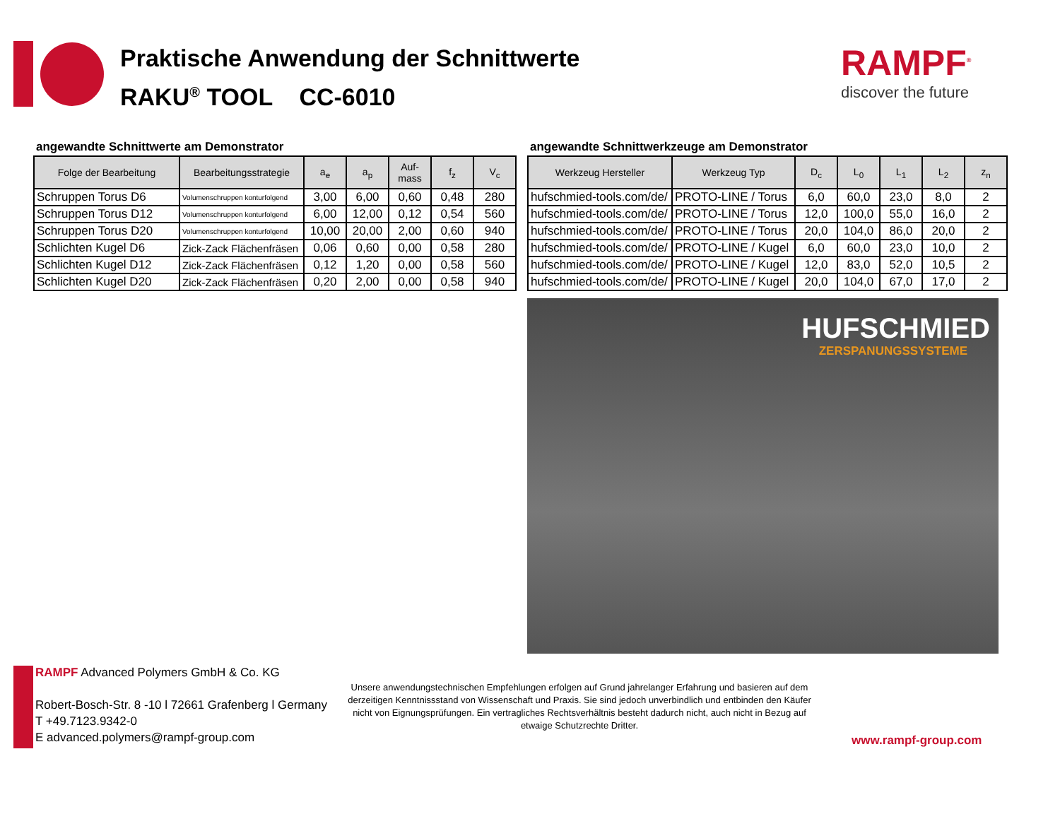Praktische Anwendung der Schnittwerte
RAKU<sup>®</sup> TOOL CC-6010
RAMPF<sup>®</sup>
discover the future
angewandte Schnittwerte am Demonstrator
| Folge der Bearbeitung | Bearbeitungsstrategie | a<sub>e</sub> | a<sub>p</sub> | Auf- mass | f<sub>z</sub> | V<sub>c</sub> |
| --- | --- | --- | --- | --- | --- | --- |
| Schruppen Torus D6 | Volumenschruppen konturfolgend | 3,00 | 6,00 | 0,60 | 0,48 | 280 |
| Schruppen Torus D12 | Volumenschruppen konturfolgend | 6,00 | 12,00 | 0,12 | 0,54 | 560 |
| Schruppen Torus D20 | Volumenschruppen konturfolgend | 10,00 | 20,00 | 2,00 | 0,60 | 940 |
| Schlichten Kugel D6 | Zick-Zack Flächenfräsen | 0,06 | 0,60 | 0,00 | 0,58 | 280 |
| Schlichten Kugel D12 | Zick-Zack Flächenfräsen | 0,12 | 1,20 | 0,00 | 0,58 | 560 |
| Schlichten Kugel D20 | Zick-Zack Flächenfräsen | 0,20 | 2,00 | 0,00 | 0,58 | 940 |
angewandte Schnittwerkzeuge am Demonstrator
| Werkzeug Hersteller | Werkzeug Typ | D<sub>c</sub> | L<sub>0</sub> | L<sub>1</sub> | L<sub>2</sub> | z<sub>n</sub> |
| --- | --- | --- | --- | --- | --- | --- |
| hufschmied-tools.com/de/ | PROTO-LINE / Torus | 6,0 | 60,0 | 23,0 | 8,0 | 2 |
| hufschmied-tools.com/de/ | PROTO-LINE / Torus | 12,0 | 100,0 | 55,0 | 16,0 | 2 |
| hufschmied-tools.com/de/ | PROTO-LINE / Torus | 20,0 | 104,0 | 86,0 | 20,0 | 2 |
| hufschmied-tools.com/de/ | PROTO-LINE / Kugel | 6,0 | 60,0 | 23,0 | 10,0 | 2 |
| hufschmied-tools.com/de/ | PROTO-LINE / Kugel | 12,0 | 83,0 | 52,0 | 10,5 | 2 |
| hufschmied-tools.com/de/ | PROTO-LINE / Kugel | 20,0 | 104,0 | 67,0 | 17,0 | 2 |
HUFSCHMIED
ZERSPANUNGSSYSTEME
RAMPF Advanced Polymers GmbH & Co. KG
Robert-Bosch-Str. 8 -10 l 72661 Grafenberg l Germany
T +49.7123.9342-0
E advanced.polymers@rampf-group.com
Unsere anwendungstechnischen Empfehlungen erfolgen auf Grund jahrelanger Erfahrung und basieren auf dem derzeitigen Kenntnissstand von Wissenschaft und Praxis. Sie sind jedoch unverbindlich und entbinden den Käufer nicht von Eignungsprüfungen. Ein vertragliches Rechtsverhältnis besteht dadurch nicht, auch nicht in Bezug auf etwaige Schutzrechte Dritter.
www.rampf-group.com